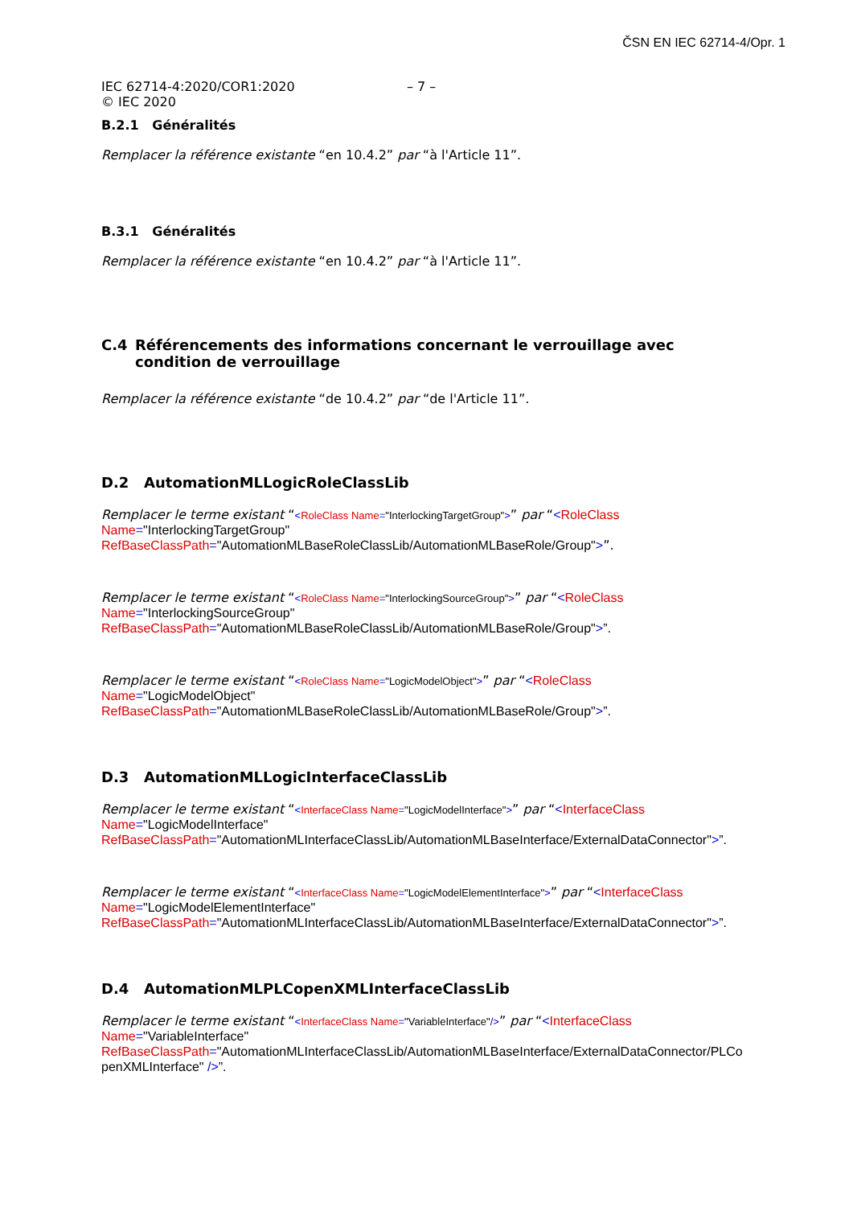ČSN EN IEC 62714-4/Opr. 1
IEC 62714-4:2020/COR1:2020
© IEC 2020
– 7 –
B.2.1 Généralités
Remplacer la référence existante “en 10.4.2” par “à l'Article 11”.
B.3.1 Généralités
Remplacer la référence existante “en 10.4.2” par “à l'Article 11”.
C.4 Référencements des informations concernant le verrouillage avec condition de verrouillage
Remplacer la référence existante “de 10.4.2” par “de l'Article 11”.
D.2 AutomationMLLogicRoleClassLib
Remplacer le terme existant “<RoleClass Name="InterlockingTargetGroup">” par “<RoleClass
Name="InterlockingTargetGroup"
RefBaseClassPath="AutomationMLBaseRoleClassLib/AutomationMLBaseRole/Group">”.
Remplacer le terme existant “<RoleClass Name="InterlockingSourceGroup">” par “<RoleClass
Name="InterlockingSourceGroup"
RefBaseClassPath="AutomationMLBaseRoleClassLib/AutomationMLBaseRole/Group">”.
Remplacer le terme existant “<RoleClass Name="LogicModelObject">” par “<RoleClass
Name="LogicModelObject"
RefBaseClassPath="AutomationMLBaseRoleClassLib/AutomationMLBaseRole/Group">”.
D.3 AutomationMLLogicInterfaceClassLib
Remplacer le terme existant “<InterfaceClass Name="LogicModelInterface">” par “<InterfaceClass
Name="LogicModelInterface"
RefBaseClassPath="AutomationMLInterfaceClassLib/AutomationMLBaseInterface/ExternalDataConnector">”.
Remplacer le terme existant “<InterfaceClass Name="LogicModelElementInterface">” par “<InterfaceClass
Name="LogicModelElementInterface"
RefBaseClassPath="AutomationMLInterfaceClassLib/AutomationMLBaseInterface/ExternalDataConnector">”.
D.4 AutomationMLPLCopenXMLInterfaceClassLib
Remplacer le terme existant “<InterfaceClass Name="VariableInterface"/>” par “<InterfaceClass
Name="VariableInterface"
RefBaseClassPath="AutomationMLInterfaceClassLib/AutomationMLBaseInterface/ExternalDataConnector/PLCo penXMLInterface" />”.